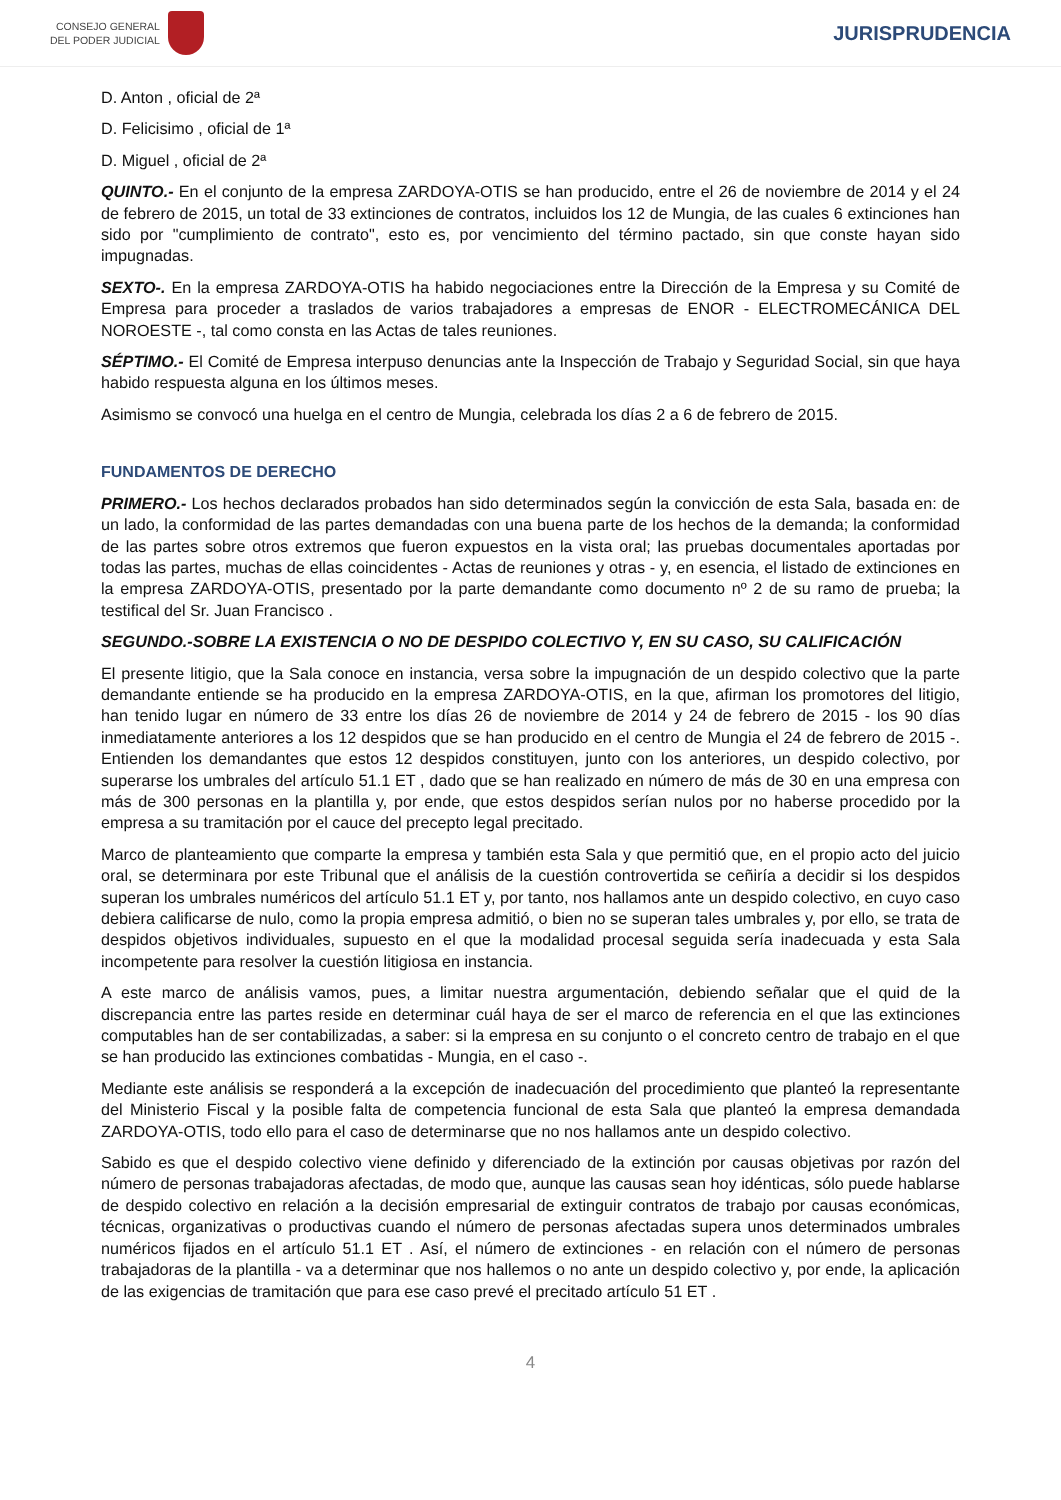CONSEJO GENERAL
DEL PODER JUDICIAL
JURISPRUDENCIA
D. Anton , oficial de 2ª
D. Felicisimo , oficial de 1ª
D. Miguel , oficial de 2ª
QUINTO.- En el conjunto de la empresa ZARDOYA-OTIS se han producido, entre el 26 de noviembre de 2014 y el 24 de febrero de 2015, un total de 33 extinciones de contratos, incluidos los 12 de Mungia, de las cuales 6 extinciones han sido por "cumplimiento de contrato", esto es, por vencimiento del término pactado, sin que conste hayan sido impugnadas.
SEXTO-. En la empresa ZARDOYA-OTIS ha habido negociaciones entre la Dirección de la Empresa y su Comité de Empresa para proceder a traslados de varios trabajadores a empresas de ENOR - ELECTROMECÁNICA DEL NOROESTE -, tal como consta en las Actas de tales reuniones.
SÉPTIMO.- El Comité de Empresa interpuso denuncias ante la Inspección de Trabajo y Seguridad Social, sin que haya habido respuesta alguna en los últimos meses.
Asimismo se convocó una huelga en el centro de Mungia, celebrada los días 2 a 6 de febrero de 2015.
FUNDAMENTOS DE DERECHO
PRIMERO.- Los hechos declarados probados han sido determinados según la convicción de esta Sala, basada en: de un lado, la conformidad de las partes demandadas con una buena parte de los hechos de la demanda; la conformidad de las partes sobre otros extremos que fueron expuestos en la vista oral; las pruebas documentales aportadas por todas las partes, muchas de ellas coincidentes - Actas de reuniones y otras - y, en esencia, el listado de extinciones en la empresa ZARDOYA-OTIS, presentado por la parte demandante como documento nº 2 de su ramo de prueba; la testifical del Sr. Juan Francisco .
SEGUNDO.-SOBRE LA EXISTENCIA O NO DE DESPIDO COLECTIVO Y, EN SU CASO, SU CALIFICACIÓN
El presente litigio, que la Sala conoce en instancia, versa sobre la impugnación de un despido colectivo que la parte demandante entiende se ha producido en la empresa ZARDOYA-OTIS, en la que, afirman los promotores del litigio, han tenido lugar en número de 33 entre los días 26 de noviembre de 2014 y 24 de febrero de 2015 - los 90 días inmediatamente anteriores a los 12 despidos que se han producido en el centro de Mungia el 24 de febrero de 2015 -. Entienden los demandantes que estos 12 despidos constituyen, junto con los anteriores, un despido colectivo, por superarse los umbrales del artículo 51.1 ET , dado que se han realizado en número de más de 30 en una empresa con más de 300 personas en la plantilla y, por ende, que estos despidos serían nulos por no haberse procedido por la empresa a su tramitación por el cauce del precepto legal precitado.
Marco de planteamiento que comparte la empresa y también esta Sala y que permitió que, en el propio acto del juicio oral, se determinara por este Tribunal que el análisis de la cuestión controvertida se ceñiría a decidir si los despidos superan los umbrales numéricos del artículo 51.1 ET y, por tanto, nos hallamos ante un despido colectivo, en cuyo caso debiera calificarse de nulo, como la propia empresa admitió, o bien no se superan tales umbrales y, por ello, se trata de despidos objetivos individuales, supuesto en el que la modalidad procesal seguida sería inadecuada y esta Sala incompetente para resolver la cuestión litigiosa en instancia.
A este marco de análisis vamos, pues, a limitar nuestra argumentación, debiendo señalar que el quid de la discrepancia entre las partes reside en determinar cuál haya de ser el marco de referencia en el que las extinciones computables han de ser contabilizadas, a saber: si la empresa en su conjunto o el concreto centro de trabajo en el que se han producido las extinciones combatidas - Mungia, en el caso -.
Mediante este análisis se responderá a la excepción de inadecuación del procedimiento que planteó la representante del Ministerio Fiscal y la posible falta de competencia funcional de esta Sala que planteó la empresa demandada ZARDOYA-OTIS, todo ello para el caso de determinarse que no nos hallamos ante un despido colectivo.
Sabido es que el despido colectivo viene definido y diferenciado de la extinción por causas objetivas por razón del número de personas trabajadoras afectadas, de modo que, aunque las causas sean hoy idénticas, sólo puede hablarse de despido colectivo en relación a la decisión empresarial de extinguir contratos de trabajo por causas económicas, técnicas, organizativas o productivas cuando el número de personas afectadas supera unos determinados umbrales numéricos fijados en el artículo 51.1 ET . Así, el número de extinciones - en relación con el número de personas trabajadoras de la plantilla - va a determinar que nos hallemos o no ante un despido colectivo y, por ende, la aplicación de las exigencias de tramitación que para ese caso prevé el precitado artículo 51 ET .
4